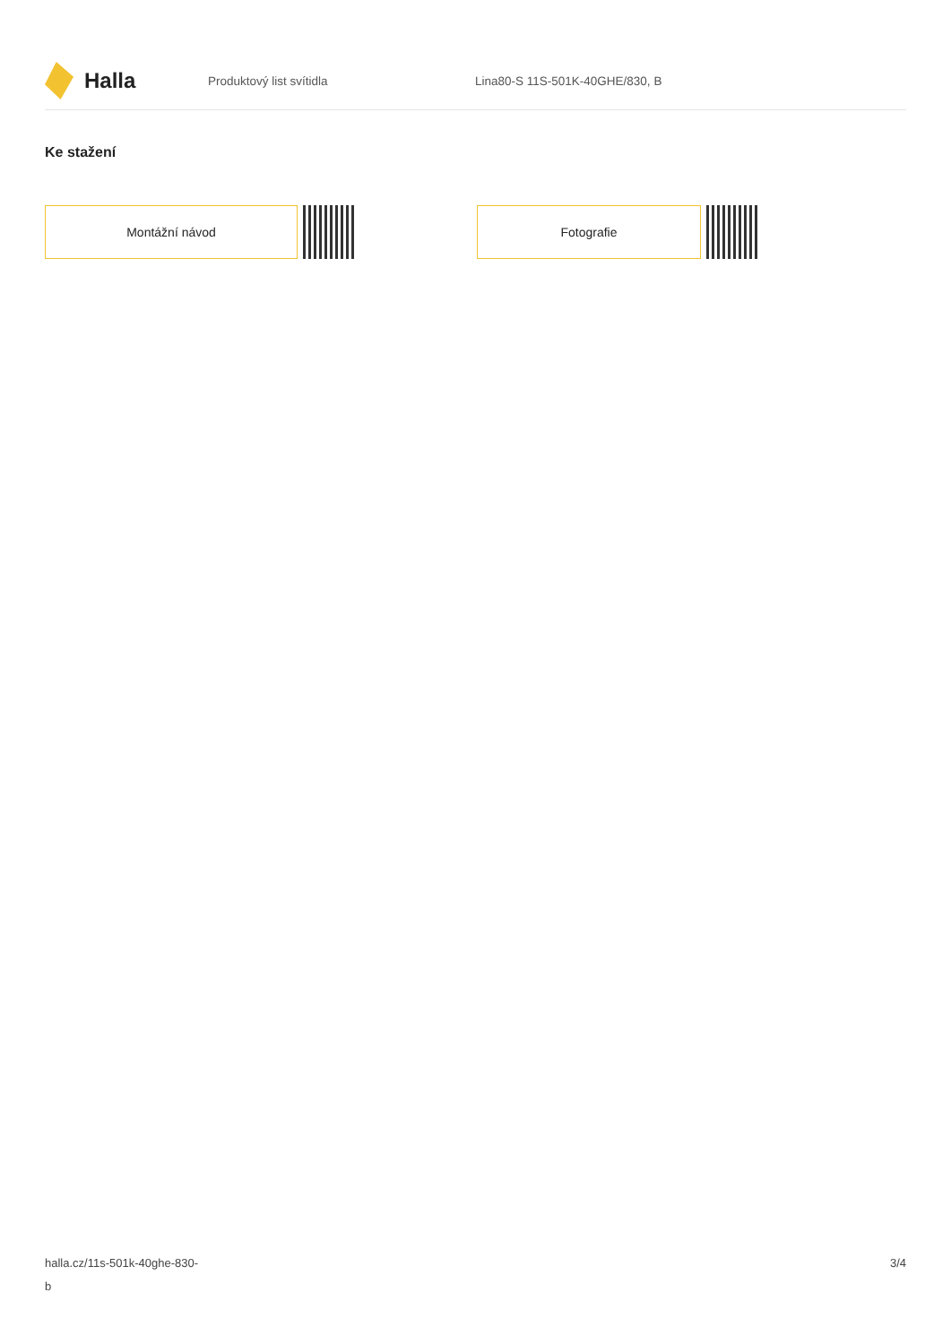Halla
Produktový list svítidla Lina80-S 11S-501K-40GHE/830, B
Ke stažení
Montážní návod Fotografie
halla.cz/11s-501k-40ghe-830-
b
3/4